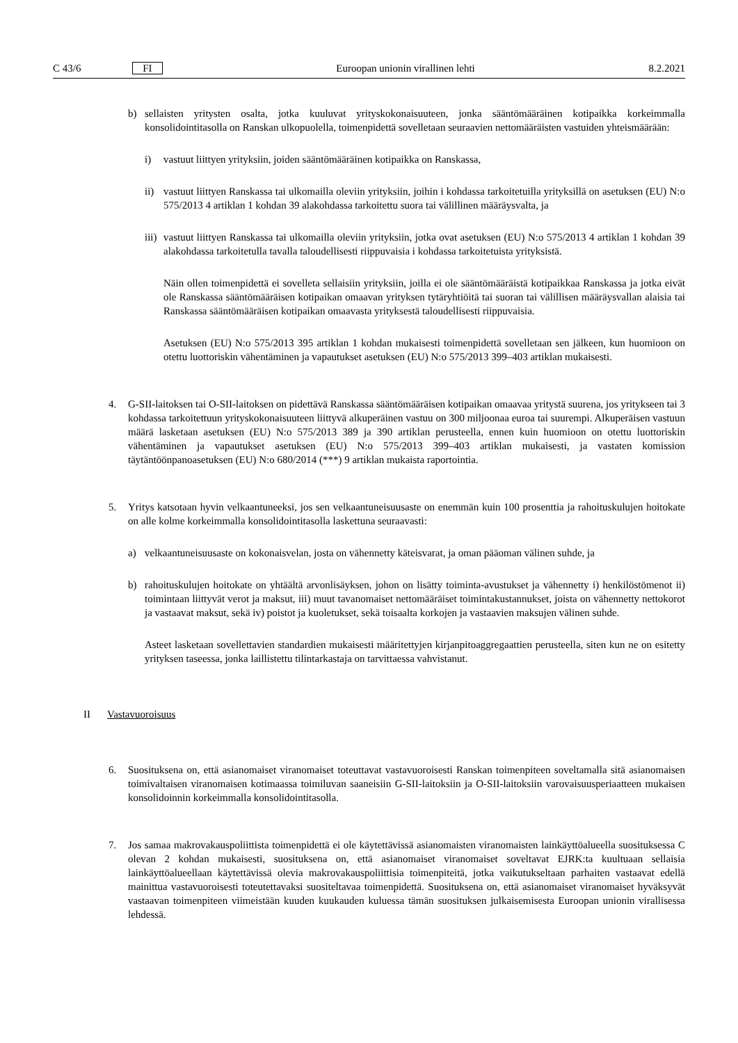C 43/6 FI Euroopan unionin virallinen lehti 8.2.2021
b) sellaisten yritysten osalta, jotka kuuluvat yrityskokonaisuuteen, jonka sääntömääräinen kotipaikka korkeimmalla konsolidointitasolla on Ranskan ulkopuolella, toimenpidettä sovelletaan seuraavien nettomääräisten vastuiden yhteismäärään:
i) vastuut liittyen yrityksiin, joiden sääntömääräinen kotipaikka on Ranskassa,
ii) vastuut liittyen Ranskassa tai ulkomailla oleviin yrityksiin, joihin i kohdassa tarkoitetuilla yrityksillä on asetuksen (EU) N:o 575/2013 4 artiklan 1 kohdan 39 alakohdassa tarkoitettu suora tai välillinen määräysvalta, ja
iii) vastuut liittyen Ranskassa tai ulkomailla oleviin yrityksiin, jotka ovat asetuksen (EU) N:o 575/2013 4 artiklan 1 kohdan 39 alakohdassa tarkoitetulla tavalla taloudellisesti riippuvaisia i kohdassa tarkoitetuista yrityksistä.
Näin ollen toimenpidettä ei sovelleta sellaisiin yrityksiin, joilla ei ole sääntömääräistä kotipaikkaa Ranskassa ja jotka eivät ole Ranskassa sääntömääräisen kotipaikan omaavan yrityksen tytäryhtiöitä tai suoran tai välillisen määräysvallan alaisia tai Ranskassa sääntömääräisen kotipaikan omaavasta yrityksestä taloudellisesti riippuvaisia.
Asetuksen (EU) N:o 575/2013 395 artiklan 1 kohdan mukaisesti toimenpidettä sovelletaan sen jälkeen, kun huomioon on otettu luottoriskin vähentäminen ja vapautukset asetuksen (EU) N:o 575/2013 399–403 artiklan mukaisesti.
4. G-SII-laitoksen tai O-SII-laitoksen on pidettävä Ranskassa sääntömääräisen kotipaikan omaavaa yritystä suurena, jos yritykseen tai 3 kohdassa tarkoitettuun yrityskokonaisuuteen liittyvä alkuperäinen vastuu on 300 miljoonaa euroa tai suurempi. Alkuperäisen vastuun määrä lasketaan asetuksen (EU) N:o 575/2013 389 ja 390 artiklan perusteella, ennen kuin huomioon on otettu luottoriskin vähentäminen ja vapautukset asetuksen (EU) N:o 575/2013 399–403 artiklan mukaisesti, ja vastaten komission täytäntöönpanoasetuksen (EU) N:o 680/2014 (***) 9 artiklan mukaista raportointia.
5. Yritys katsotaan hyvin velkaantuneeksi, jos sen velkaantuneisuusaste on enemmän kuin 100 prosenttia ja rahoituskulujen hoitokate on alle kolme korkeimmalla konsolidointitasolla laskettuna seuraavasti:
a) velkaantuneisuusaste on kokonaisvelan, josta on vähennetty käteisvarat, ja oman pääoman välinen suhde, ja
b) rahoituskulujen hoitokate on yhtäältä arvonlisäyksen, johon on lisätty toiminta-avustukset ja vähennetty i) henkilöstömenot ii) toimintaan liittyvät verot ja maksut, iii) muut tavanomaiset nettomääräiset toimintakus­tannukset, joista on vähennetty nettokorot ja vastaavat maksut, sekä iv) poistot ja kuoletukset, sekä toisaalta korkojen ja vastaavien maksujen välinen suhde.
Asteet lasketaan sovellettavien standardien mukaisesti määritettyjen kirjanpitoaggregaattien perusteella, siten kun ne on esitetty yrityksen taseessa, jonka laillistettu tilintarkastaja on tarvittaessa vahvistanut.
II Vastavuoroisuus
6. Suosituksena on, että asianomaiset viranomaiset toteuttavat vastavuoroisesti Ranskan toimenpiteen soveltamalla sitä asianomaisen toimivaltaisen viranomaisen kotimaassa toimiluvan saaneisiin G-SII-laitoksiin ja O-SII-laitoksiin varovaisuusperiaatteen mukaisen konsolidoinnin korkeimmalla konsolidointitasolla.
7. Jos samaa makrovakauspoliittista toimenpidettä ei ole käytettävissä asianomaisten viranomaisten lainkäyttö­alueella suosituksessa C olevan 2 kohdan mukaisesti, suosituksena on, että asianomaiset viranomaiset soveltavat EJRK:ta kuultuaan sellaisia lainkäyttöalueellaan käytettävissä olevia makrovakauspoliittisia toimenpiteitä, jotka vaikutukseltaan parhaiten vastaavat edellä mainittua vastavuoroisesti toteutettavaksi suositeltavaa toimenpidettä. Suosituksena on, että asianomaiset viranomaiset hyväksyvät vastaavan toimenpiteen viimeistään kuuden kuukauden kuluessa tämän suosituksen julkaisemisesta Euroopan unionin virallisessa lehdessä.